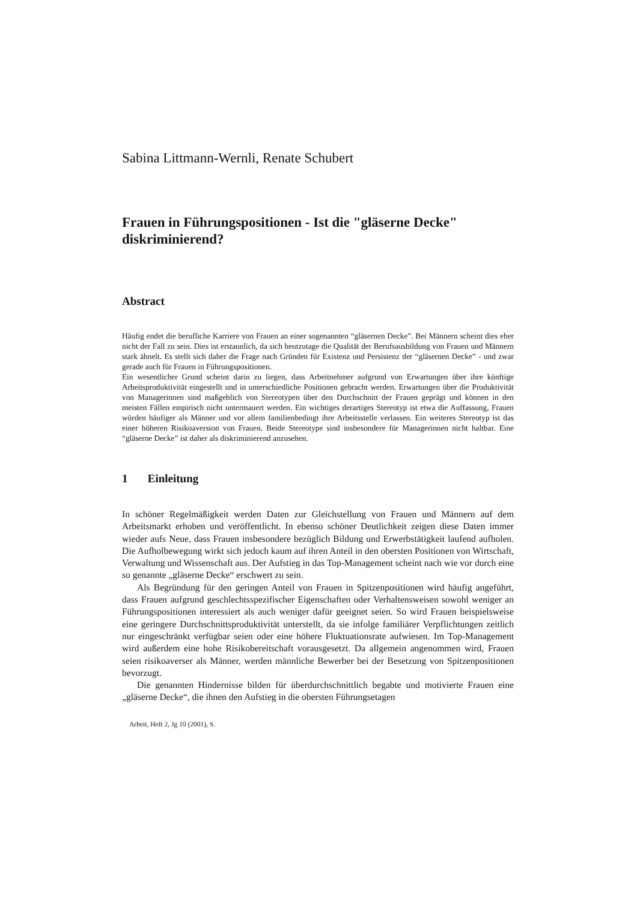Sabina Littmann-Wernli, Renate Schubert
Frauen in Führungspositionen - Ist die "gläserne Decke" diskriminierend?
Abstract
Häufig endet die berufliche Karriere von Frauen an einer sogenannten “gläsernen Decke”. Bei Männern scheint dies eher nicht der Fall zu sein. Dies ist erstaunlich, da sich heutzutage die Qualität der Berufsausbildung von Frauen und Männern stark ähnelt. Es stellt sich daher die Frage nach Gründen für Existenz und Persistenz der “gläsernen Decke” - und zwar gerade auch für Frauen in Führungspositionen.
Ein wesentlicher Grund scheint darin zu liegen, dass Arbeitnehmer aufgrund von Erwartungen über ihre künftige Arbeitsproduktivität eingestellt und in unterschiedliche Positionen gebracht werden. Erwartungen über die Produktivität von Managerinnen sind maßgeblich von Stereotypen über den Durchschnitt der Frauen geprägt und können in den meisten Fällen empirisch nicht untermauert werden. Ein wichtiges derartiges Stereotyp ist etwa die Auffassung, Frauen würden häufiger als Männer und vor allem familienbedingt ihre Arbeitsstelle verlassen. Ein weiteres Stereotyp ist das einer höheren Risikoaversion von Frauen. Beide Stereotype sind insbesondere für Managerinnen nicht haltbar. Eine “gläserne Decke” ist daher als diskriminierend anzusehen.
1 Einleitung
In schöner Regelmäßigkeit werden Daten zur Gleichstellung von Frauen und Männern auf dem Arbeitsmarkt erhoben und veröffentlicht. In ebenso schöner Deutlichkeit zeigen diese Daten immer wieder aufs Neue, dass Frauen insbesondere bezüglich Bildung und Erwerbstätigkeit laufend aufholen. Die Aufholbewegung wirkt sich jedoch kaum auf ihren Anteil in den obersten Positionen von Wirtschaft, Verwaltung und Wissenschaft aus. Der Aufstieg in das Top-Management scheint nach wie vor durch eine so genannte „gläserne Decke“ erschwert zu sein.
Als Begründung für den geringen Anteil von Frauen in Spitzenpositionen wird häufig angeführt, dass Frauen aufgrund geschlechtsspezifischer Eigenschaften oder Verhaltensweisen sowohl weniger an Führungspositionen interessiert als auch weniger dafür geeignet seien. So wird Frauen beispielsweise eine geringere Durchschnittsproduktivität unterstellt, da sie infolge familiärer Verpflichtungen zeitlich nur eingeschränkt verfügbar seien oder eine höhere Fluktuationsrate aufwiesen. Im Top-Management wird außerdem eine hohe Risikobereitschaft vorausgesetzt. Da allgemein angenommen wird, Frauen seien risikoaverser als Männer, werden männliche Bewerber bei der Besetzung von Spitzenpositionen bevorzugt.
Die genannten Hindernisse bilden für überdurchschnittlich begabte und motivierte Frauen eine „gläserne Decke“, die ihnen den Aufstieg in die obersten Führungsetagen
Arbeit, Heft 2, Jg 10 (2001), S.